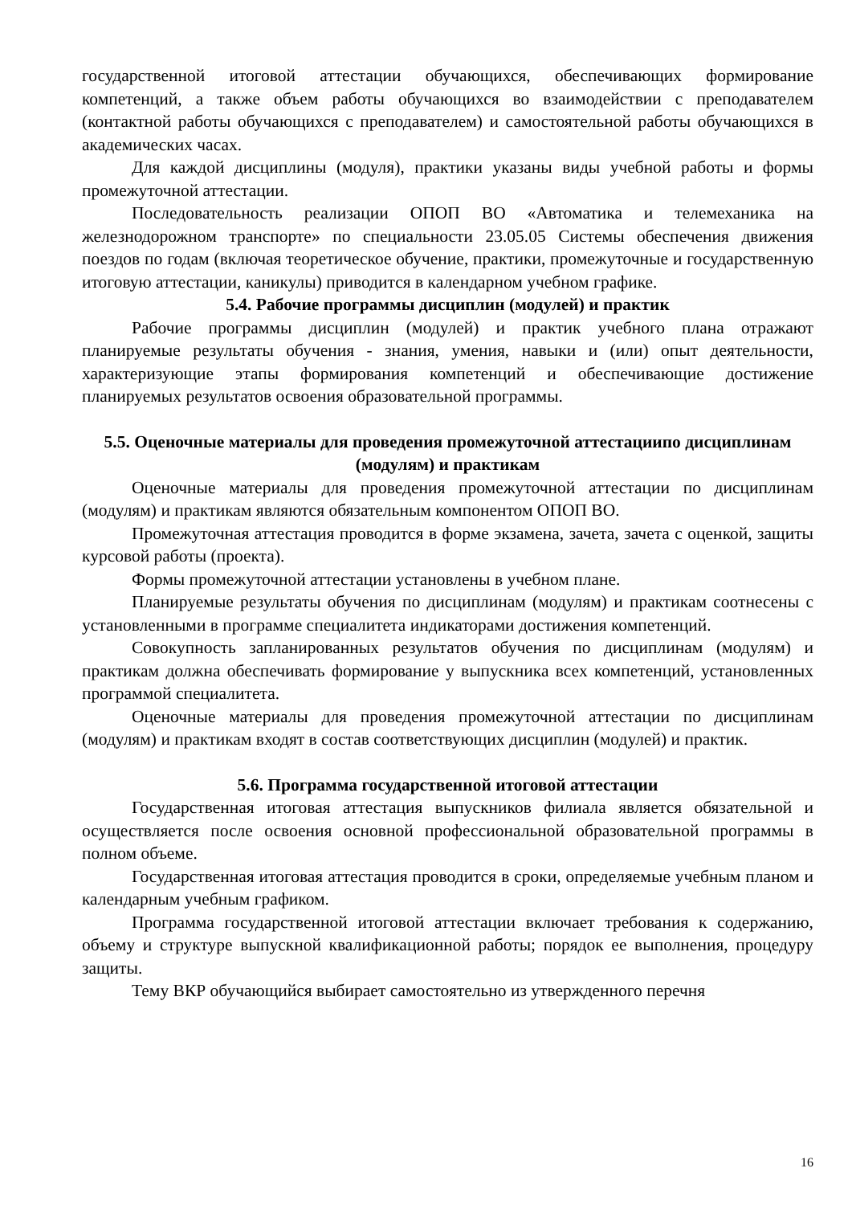государственной итоговой аттестации обучающихся, обеспечивающих формирование компетенций, а также объем работы обучающихся во взаимодействии с преподавателем (контактной работы обучающихся с преподавателем) и самостоятельной работы обучающихся в академических часах.
Для каждой дисциплины (модуля), практики указаны виды учебной работы и формы промежуточной аттестации.
Последовательность реализации ОПОП ВО «Автоматика и телемеханика на железнодорожном транспорте» по специальности 23.05.05 Системы обеспечения движения поездов по годам (включая теоретическое обучение, практики, промежуточные и государственную итоговую аттестации, каникулы) приводится в календарном учебном графике.
5.4. Рабочие программы дисциплин (модулей) и практик
Рабочие программы дисциплин (модулей) и практик учебного плана отражают планируемые результаты обучения - знания, умения, навыки и (или) опыт деятельности, характеризующие этапы формирования компетенций и обеспечивающие достижение планируемых результатов освоения образовательной программы.
5.5. Оценочные материалы для проведения промежуточной аттестациипо дисциплинам (модулям) и практикам
Оценочные материалы для проведения промежуточной аттестации по дисциплинам (модулям) и практикам являются обязательным компонентом ОПОП ВО.
Промежуточная аттестация проводится в форме экзамена, зачета, зачета с оценкой, защиты курсовой работы (проекта).
Формы промежуточной аттестации установлены в учебном плане.
Планируемые результаты обучения по дисциплинам (модулям) и практикам соотнесены с установленными в программе специалитета индикаторами достижения компетенций.
Совокупность запланированных результатов обучения по дисциплинам (модулям) и практикам должна обеспечивать формирование у выпускника всех компетенций, установленных программой специалитета.
Оценочные материалы для проведения промежуточной аттестации по дисциплинам (модулям) и практикам входят в состав соответствующих дисциплин (модулей) и практик.
5.6. Программа государственной итоговой аттестации
Государственная итоговая аттестация выпускников филиала является обязательной и осуществляется после освоения основной профессиональной образовательной программы в полном объеме.
Государственная итоговая аттестация проводится в сроки, определяемые учебным планом и календарным учебным графиком.
Программа государственной итоговой аттестации включает требования к содержанию, объему и структуре выпускной квалификационной работы; порядок ее выполнения, процедуру защиты.
Тему ВКР обучающийся выбирает самостоятельно из утвержденного перечня
16